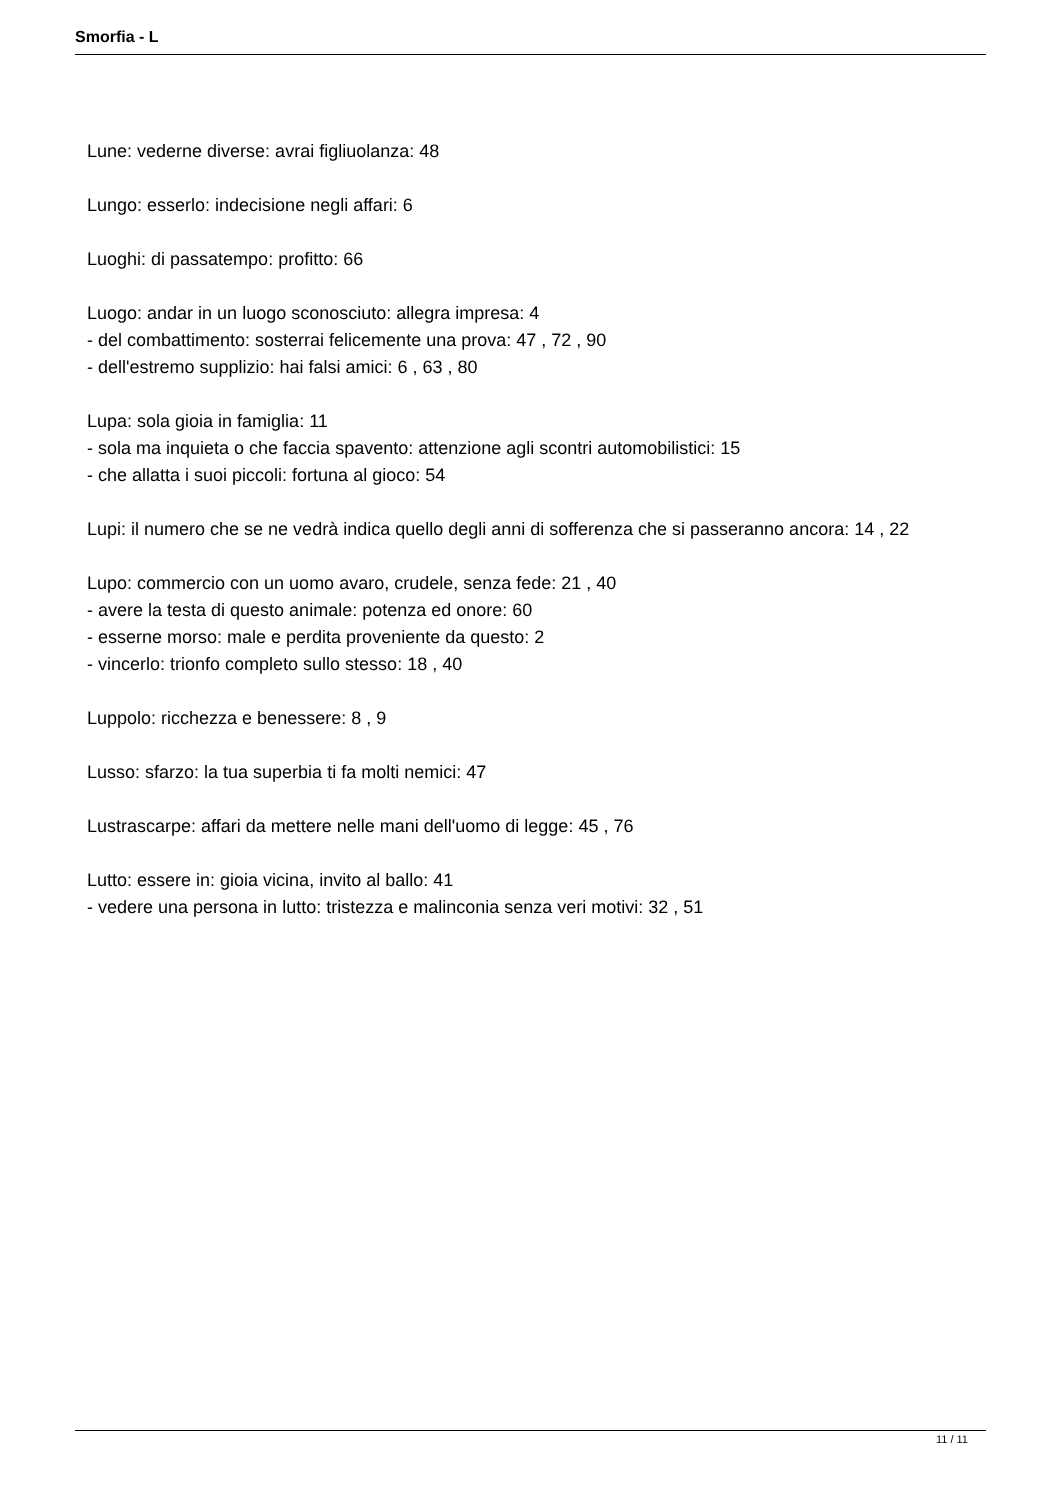Smorfia - L
Lune: vederne diverse: avrai figliuolanza: 48
Lungo: esserlo: indecisione negli affari: 6
Luoghi: di passatempo: profitto: 66
Luogo: andar in un luogo sconosciuto: allegra impresa: 4
- del combattimento: sosterrai felicemente una prova: 47 , 72 , 90
- dell'estremo supplizio: hai falsi amici: 6 , 63 , 80
Lupa: sola gioia in famiglia: 11
- sola ma inquieta o che faccia spavento: attenzione agli scontri automobilistici: 15
- che allatta i suoi piccoli: fortuna al gioco: 54
Lupi: il numero che se ne vedrà indica quello degli anni di sofferenza che si passeranno ancora: 14 , 22
Lupo: commercio con un uomo avaro, crudele, senza fede: 21 , 40
- avere la testa di questo animale: potenza ed onore: 60
- esserne morso: male e perdita proveniente da questo: 2
- vincerlo: trionfo completo sullo stesso: 18 , 40
Luppolo: ricchezza e benessere: 8 , 9
Lusso: sfarzo: la tua superbia ti fa molti nemici: 47
Lustrascarpe: affari da mettere nelle mani dell'uomo di legge: 45 , 76
Lutto: essere in: gioia vicina, invito al ballo: 41
- vedere una persona in lutto: tristezza e malinconia senza veri motivi: 32 , 51
11 / 11